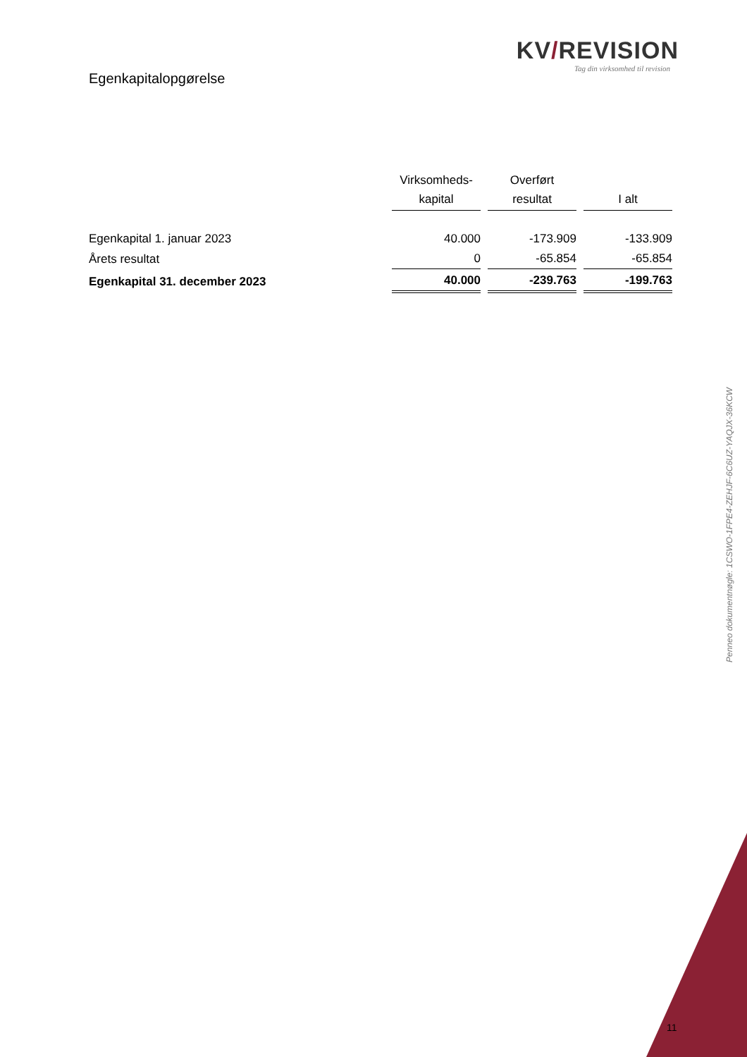KV/REVISION
Tag din virksomhed til revision
Egenkapitalopgørelse
| | Virksomheds- kapital | Overført resultat | I alt |
| --- | --- | --- | --- |
| Egenkapital 1. januar 2023 | 40.000 | -173.909 | -133.909 |
| Årets resultat | 0 | -65.854 | -65.854 |
| Egenkapital 31. december 2023 | 40.000 | -239.763 | -199.763 |
Penneo dokumentnøgle: 1CSWO-1FPE4-ZEHJF-6C6UZ-YAQJX-36KCW
11